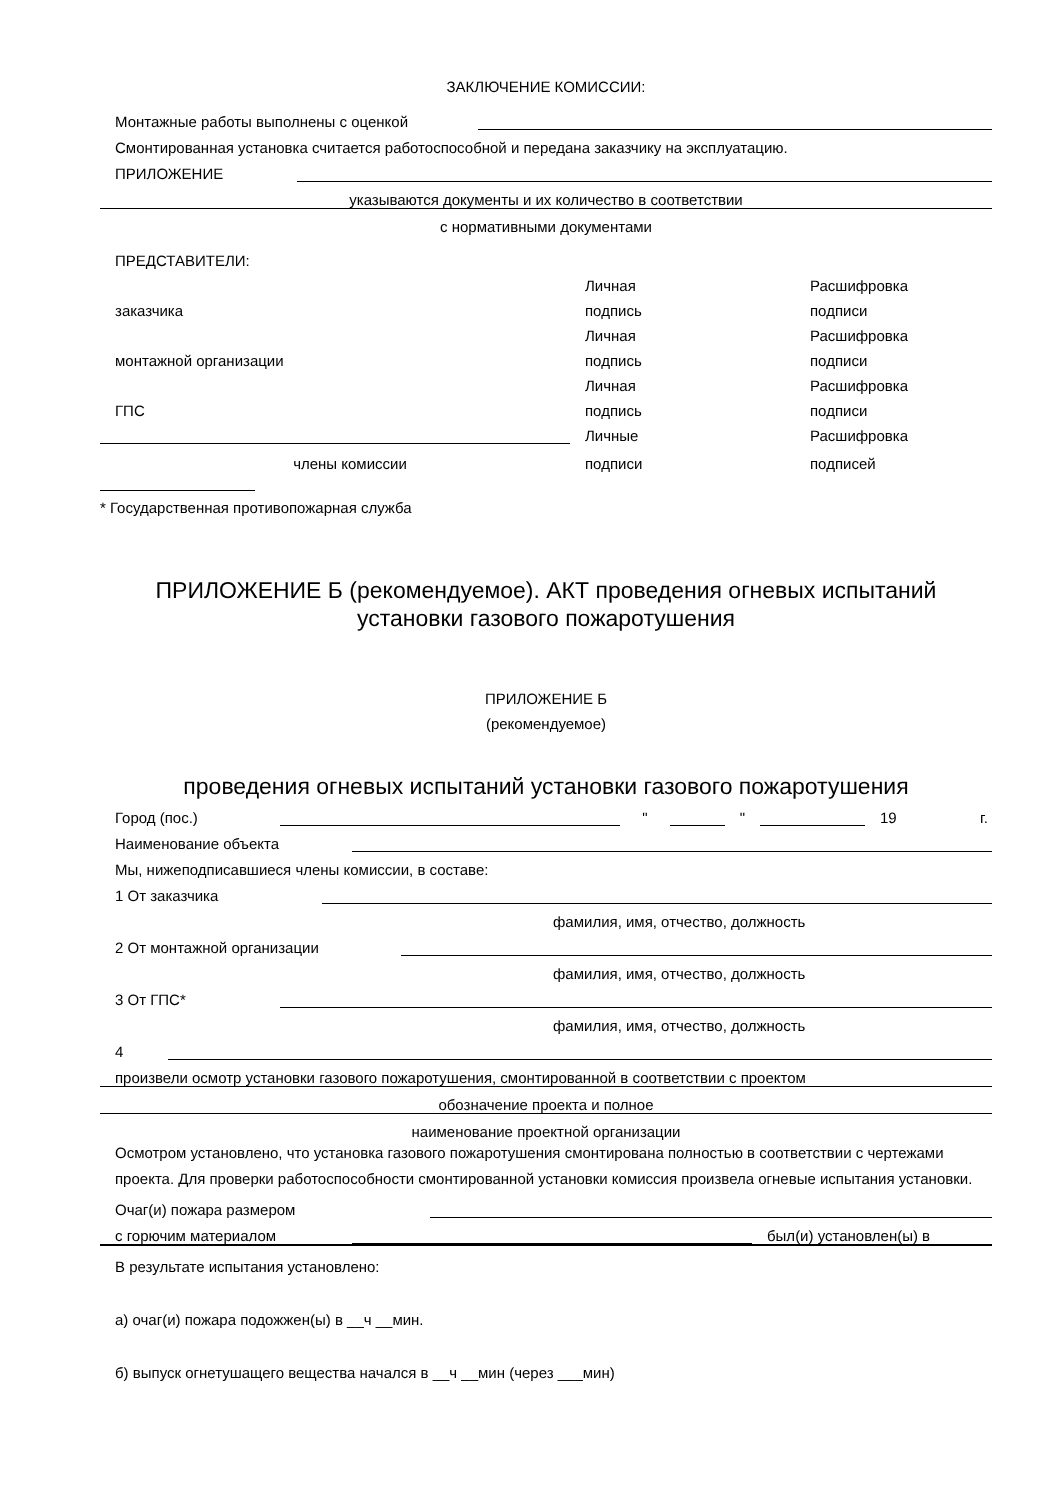ЗАКЛЮЧЕНИЕ КОМИССИИ:
Монтажные работы выполнены с оценкой
Смонтированная установка считается работоспособной и передана заказчику на эксплуатацию.
ПРИЛОЖЕНИЕ
указываются документы и их количество в соответствии
с нормативными документами
ПРЕДСТАВИТЕЛИ:
Личная
Расшифровка
заказчика
подпись
подписи
Личная
Расшифровка
монтажной организации
подпись
подписи
Личная
Расшифровка
ГПС
подпись
подписи
Личные
Расшифровка
члены комиссии
подписи
подписей
* Государственная противопожарная служба
ПРИЛОЖЕНИЕ Б (рекомендуемое). АКТ проведения огневых испытаний установки газового пожаротушения
ПРИЛОЖЕНИЕ Б
(рекомендуемое)
проведения огневых испытаний установки газового пожаротушения
Город (пос.) " " 19 г.
Наименование объекта
Мы, нижеподписавшиеся члены комиссии, в составе:
1 От заказчика
фамилия, имя, отчество, должность
2 От монтажной организации
фамилия, имя, отчество, должность
3 От ГПС*
фамилия, имя, отчество, должность
4
произвели осмотр установки газового пожаротушения, смонтированной в соответствии с проектом
обозначение проекта и полное
наименование проектной организации
Осмотром установлено, что установка газового пожаротушения смонтирована полностью в соответствии с чертежами проекта. Для проверки работоспособности смонтированной установки комиссия произвела огневые испытания установки.
Очаг(и) пожара размером
с горючим материалом был(и) установлен(ы) в
В результате испытания установлено:
а) очаг(и) пожара подожжен(ы) в __ч __мин.
б) выпуск огнетушащего вещества начался в __ч __мин (через ___мин)